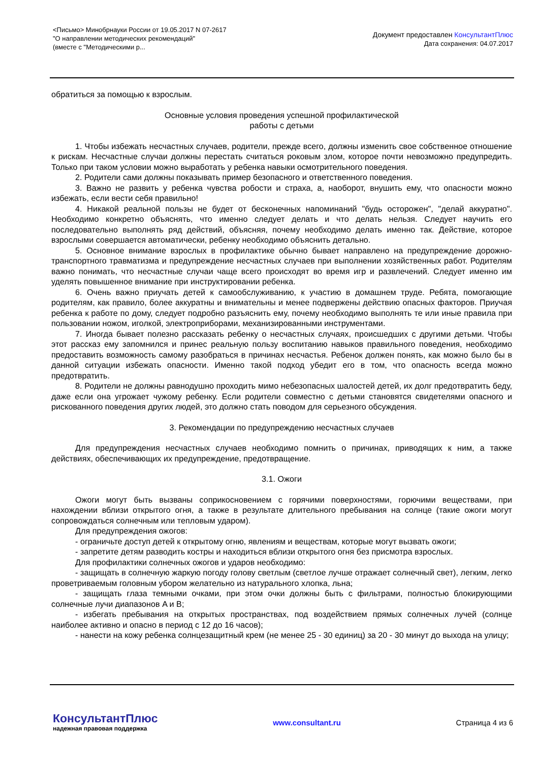<Письмо> Минобрнауки России от 19.05.2017 N 07-2617
"О направлении методических рекомендаций"
(вместе с "Методическими р...
Документ предоставлен КонсультантПлюс
Дата сохранения: 04.07.2017
обратиться за помощью к взрослым.
Основные условия проведения успешной профилактической
работы с детьми
1. Чтобы избежать несчастных случаев, родители, прежде всего, должны изменить свое собственное отношение к рискам. Несчастные случаи должны перестать считаться роковым злом, которое почти невозможно предупредить. Только при таком условии можно выработать у ребенка навыки осмотрительного поведения.
2. Родители сами должны показывать пример безопасного и ответственного поведения.
3. Важно не развить у ребенка чувства робости и страха, а, наоборот, внушить ему, что опасности можно избежать, если вести себя правильно!
4. Никакой реальной пользы не будет от бесконечных напоминаний "будь осторожен", "делай аккуратно". Необходимо конкретно объяснять, что именно следует делать и что делать нельзя. Следует научить его последовательно выполнять ряд действий, объясняя, почему необходимо делать именно так. Действие, которое взрослыми совершается автоматически, ребенку необходимо объяснить детально.
5. Основное внимание взрослых в профилактике обычно бывает направлено на предупреждение дорожно-транспортного травматизма и предупреждение несчастных случаев при выполнении хозяйственных работ. Родителям важно понимать, что несчастные случаи чаще всего происходят во время игр и развлечений. Следует именно им уделять повышенное внимание при инструктировании ребенка.
6. Очень важно приучать детей к самообслуживанию, к участию в домашнем труде. Ребята, помогающие родителям, как правило, более аккуратны и внимательны и менее подвержены действию опасных факторов. Приучая ребенка к работе по дому, следует подробно разъяснить ему, почему необходимо выполнять те или иные правила при пользовании ножом, иголкой, электроприборами, механизированными инструментами.
7. Иногда бывает полезно рассказать ребенку о несчастных случаях, происшедших с другими детьми. Чтобы этот рассказ ему запомнился и принес реальную пользу воспитанию навыков правильного поведения, необходимо предоставить возможность самому разобраться в причинах несчастья. Ребенок должен понять, как можно было бы в данной ситуации избежать опасности. Именно такой подход убедит его в том, что опасность всегда можно предотвратить.
8. Родители не должны равнодушно проходить мимо небезопасных шалостей детей, их долг предотвратить беду, даже если она угрожает чужому ребенку. Если родители совместно с детьми становятся свидетелями опасного и рискованного поведения других людей, это должно стать поводом для серьезного обсуждения.
3. Рекомендации по предупреждению несчастных случаев
Для предупреждения несчастных случаев необходимо помнить о причинах, приводящих к ним, а также действиях, обеспечивающих их предупреждение, предотвращение.
3.1. Ожоги
Ожоги могут быть вызваны соприкосновением с горячими поверхностями, горючими веществами, при нахождении вблизи открытого огня, а также в результате длительного пребывания на солнце (такие ожоги могут сопровождаться солнечным или тепловым ударом).
Для предупреждения ожогов:
- ограничьте доступ детей к открытому огню, явлениям и веществам, которые могут вызвать ожоги;
- запретите детям разводить костры и находиться вблизи открытого огня без присмотра взрослых.
Для профилактики солнечных ожогов и ударов необходимо:
- защищать в солнечную жаркую погоду голову светлым (светлое лучше отражает солнечный свет), легким, легко проветриваемым головным убором желательно из натурального хлопка, льна;
- защищать глаза темными очками, при этом очки должны быть с фильтрами, полностью блокирующими солнечные лучи диапазонов A и B;
- избегать пребывания на открытых пространствах, под воздействием прямых солнечных лучей (солнце наиболее активно и опасно в период с 12 до 16 часов);
- нанести на кожу ребенка солнцезащитный крем (не менее 25 - 30 единиц) за 20 - 30 минут до выхода на улицу;
КонсультантПлюс
надежная правовая поддержка
www.consultant.ru Страница 4 из 6